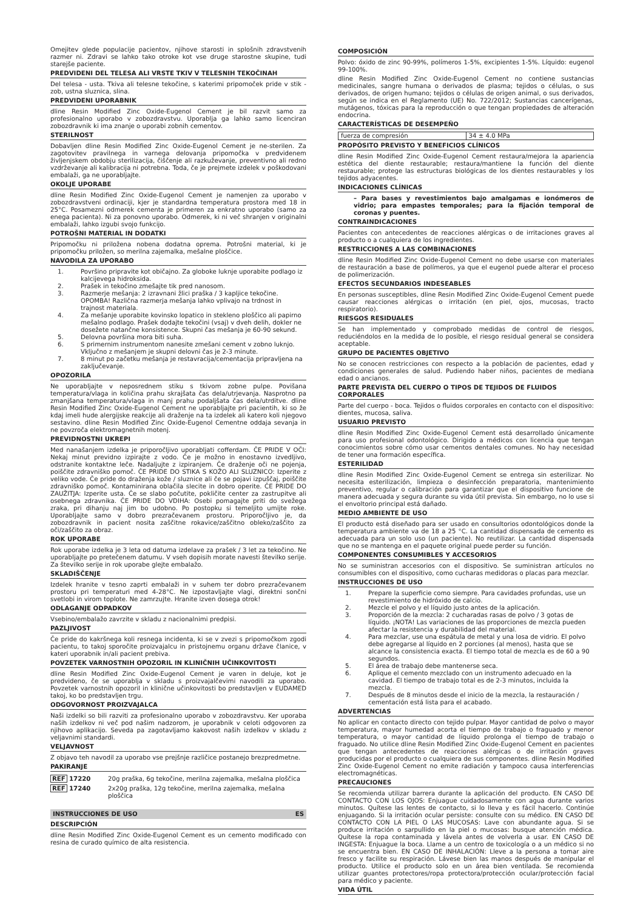Omejitev glede populacije pacientov, njihove starosti in splošnih zdravstvenih razmer ni. Zdravi se lahko tako otroke kot vse druge starostne skupine, tudi starejše paciente.
PREDVIDENI DEL TELESA ALI VRSTE TKIV V TELESNIH TEKOČINAH
Del telesa - usta. Tkiva ali telesne tekočine, s katerimi pripomoček pride v stik - zob, ustna sluznica, slina.
PREDVIDENI UPORABNIK
dline Resin Modified Zinc Oxide-Eugenol Cement je bil razvit samo za profesionalno uporabo v zobozdravstvu. Uporablja ga lahko samo licenciran zobozdravnik ki ima znanje o uporabi zobnih cementov.
STERILNOST
Dobavljen dline Resin Modified Zinc Oxide-Eugenol Cement je ne-sterilen. Za zagotovitev pravilnega in varnega delovanja pripomočka v predvidenem življenjskem obdobju sterilizacija, čiščenje ali razkuževanje, preventivno ali redno vzdrževanje ali kalibracija ni potrebna. Toda, če je prejmete izdelek v poškodovani embalaži, ga ne uporabljajte.
OKOLJE UPORABE
dline Resin Modified Zinc Oxide-Eugenol Cement je namenjen za uporabo v zobozdravstveni ordinaciji, kjer je standardna temperatura prostora med 18 in 25°C. Posamezni odmerek cementa je primeren za enkratno uporabo (samo za enega pacienta). Ni za ponovno uporabo. Odmerek, ki ni več shranjen v originalni embalaži, lahko izgubi svojo funkcijo.
POTROŠNI MATERIAL IN DODATKI
Pripomočku ni priložena nobena dodatna oprema. Potrošni material, ki je pripomočku priložen, so merilna zajemalka, mešalne ploščice.
NAVODILA ZA UPORABO
1. Površino pripravite kot običajno. Za globoke luknje uporabite podlago iz kalcijevega hidroksida.
2. Prašek in tekočino zmešajte tik pred nanosom.
3. Razmerje mešanja: 2 izravnani žlici praška / 3 kapljice tekočine. OPOMBA! Različna razmerja mešanja lahko vplivajo na trdnost in trajnost materiala.
4. Za mešanje uporabite kovinsko lopatico in stekleno ploščico ali papirno mešalno podlago. Prašek dodajte tekočini (vsaj) v dveh delih, dokler ne dosežete natančne konsistence. Skupni čas mešanja je 60-90 sekund.
5. Delovna površina mora biti suha.
6. S primernim instrumentom nanesite zmešani cement v zobno luknjo. Vključno z mešanjem je skupni delovni čas je 2-3 minute.
7. 8 minut po začetku mešanja je restavracija/cementacija pripravljena na zaključevanje.
OPOZORILA
Ne uporabljajte v neposrednem stiku s tkivom zobne pulpe. Povišana temperatura/vlaga in količina prahu skrajšata čas dela/utrjevanja. Nasprotno pa zmanjšana temperatura/vlaga in manj prahu podaljšata čas dela/utrditve. dline Resin Modified Zinc Oxide-Eugenol Cement ne uporabljajte pri pacientih, ki so že kdaj imeli hude alergijske reakcije ali draženje na ta izdelek ali katero koli njegovo sestavino. dline Resin Modified Zinc Oxide-Eugenol Cementne oddaja sevanja in ne povzroča elektromagnetnih motenj.
PREVIDNOSTNI UKREPI
Med nanašanjem izdelka je priporočljivo uporabljati cofferdam. ČE PRIDE V OČI: Nekaj minut previdno izpirajte z vodo. Če je možno in enostavno izvedljivo, odstranite kontaktne leče. Nadaljujte z izpiranjem. Če draženje oči ne pojenja, poiščite zdravniško pomoč. ČE PRIDE DO STIKA S KOŽO ALI SLUZNICO: Izperite z veliko vode. Če pride do draženja kože / sluznice ali če se pojavi izpuščaj, poiščite zdravniško pomoč. Kontaminirana oblačila slecite in dobro operite. ČE PRIDE DO ZAUŽITJA: Izperite usta. Če se slabo počutite, pokličite center za zastrupitve ali osebnega zdravnika. ČE PRIDE DO VDIHA: Osebi pomagajte priti do svežega zraka, pri dihanju naj jim bo udobno. Po postopku si temeljito umijte roke. Uporabljajte samo v dobro prezračevanem prostoru. Priporočljivo je, da zobozdravnik in pacient nosita zaščitne rokavice/zaščitno obleko/zaščito za oči/zaščito za obraz.
ROK UPORABE
Rok uporabe izdelka je 3 leta od datuma izdelave za prašek / 3 let za tekočino. Ne uporabljajte po pretečenem datumu. V vseh dopisih morate navesti številko serije. Za številko serije in rok uporabe glejte embalažo.
SKLADIŠČENJE
Izdelek hranite v tesno zaprti embalaži in v suhem ter dobro prezračevanem prostoru pri temperaturi med 4-28°C. Ne izpostavljajte vlagi, direktni sončni svetlobi in virom toplote. Ne zamrzujte. Hranite izven dosega otrok!
ODLAGANJE ODPADKOV
Vsebino/embalažo zavrzite v skladu z nacionalnimi predpisi.
PAZLJIVOST
Če pride do kakršnega koli resnega incidenta, ki se v zvezi s pripomočkom zgodi pacientu, to takoj sporočite proizvajalcu in pristojnemu organu države članice, v kateri uporabnik in/ali pacient prebiva.
POVZETEK VARNOSTNIH OPOZORIL IN KLINIČNIH UČINKOVITOSTI
dline Resin Modified Zinc Oxide-Eugenol Cement je varen in deluje, kot je predvideno, če se uporablja v skladu s proizvajalčevimi navodili za uporabo. Povzetek varnostnih opozoril in klinične učinkovitosti bo predstavljen v EUDAMED takoj, ko bo predstavljen trgu.
ODGOVORNOST PROIZVAJALCA
Naši izdelki so bili razviti za profesionalno uporabo v zobozdravstvu. Ker uporaba naših izdelkov ni več pod našim nadzorom, je uporabnik v celoti odgovoren za njihovo aplikacijo. Seveda pa zagotavljamo kakovost naših izdelkov v skladu z veljavnimi standardi.
VELJAVNOST
Z objavo teh navodil za uporabo vse prejšnje različice postanejo brezpredmetne.
PAKIRANJE
| REF 17220 | 20g praška, 6g tekočine, merilna zajemalka, mešalna ploščica |
| REF 17240 | 2x20g praška, 12g tekočine, merilna zajemalka, mešalna ploščica |
INSTRUCCIONES DE USO ES
DESCRIPCIÓN
dline Resin Modified Zinc Oxide-Eugenol Cement es un cemento modificado con resina de curado químico de alta resistencia.
COMPOSICIÓN
Polvo: óxido de zinc 90-99%, polímeros 1-5%, excipientes 1-5%. Líquido: eugenol 99-100%.
dline Resin Modified Zinc Oxide-Eugenol Cement no contiene sustancias medicinales, sangre humana o derivados de plasma; tejidos o células, o sus derivados, de origen humano; tejidos o células de origen animal, o sus derivados, según se indica en el Reglamento (UE) No. 722/2012; Sustancias cancerígenas, mutágenos, tóxicas para la reproducción o que tengan propiedades de alteración endocrina.
CARACTERÍSTICAS DE DESEMPEÑO
| fuerza de compresión | 34 ± 4.0 MPa |
PROPÓSITO PREVISTO Y BENEFICIOS CLÍNICOS
dline Resin Modified Zinc Oxide-Eugenol Cement restaura/mejora la apariencia estética del diente restaurable; restaura/mantiene la función del diente restaurable; protege las estructuras biológicas de los dientes restaurables y los tejidos adyacentes.
INDICACIONES CLÍNICAS
– Para bases y revestimientos bajo amalgamas e ionómeros de vidrio; para empastes temporales; para la fijación temporal de coronas y puentes.
CONTRAINDICACIONES
Pacientes con antecedentes de reacciones alérgicas o de irritaciones graves al producto o a cualquiera de los ingredientes.
RESTRICCIONES A LAS COMBINACIONES
dline Resin Modified Zinc Oxide-Eugenol Cement no debe usarse con materiales de restauración a base de polímeros, ya que el eugenol puede alterar el proceso de polimerización.
EFECTOS SECUNDARIOS INDESEABLES
En personas susceptibles, dline Resin Modified Zinc Oxide-Eugenol Cement puede causar reacciones alérgicas o irritación (en piel, ojos, mucosas, tracto respiratorio).
RIESGOS RESIDUALES
Se han implementado y comprobado medidas de control de riesgos, reduciéndolos en la medida de lo posible, el riesgo residual general se considera aceptable.
GRUPO DE PACIENTES OBJETIVO
No se conocen restricciones con respecto a la población de pacientes, edad y condiciones generales de salud. Pudiendo haber niños, pacientes de mediana edad o ancianos.
PARTE PREVISTA DEL CUERPO O TIPOS DE TEJIDOS DE FLUIDOS CORPORALES
Parte del cuerpo - boca. Tejidos o fluidos corporales en contacto con el dispositivo: dientes, mucosa, saliva.
USUARIO PREVISTO
dline Resin Modified Zinc Oxide-Eugenol Cement está desarrollado únicamente para uso profesional odontológico. Dirigido a médicos con licencia que tengan conocimientos sobre cómo usar cementos dentales comunes. No hay necesidad de tener una formación específica.
ESTERILIDAD
dline Resin Modified Zinc Oxide-Eugenol Cement se entrega sin esterilizar. No necesita esterilización, limpieza o desinfección preparatoria, mantenimiento preventivo, regular o calibración para garantizar que el dispositivo funcione de manera adecuada y segura durante su vida útil prevista. Sin embargo, no lo use si el envoltorio principal está dañado.
MEDIO AMBIENTE DE USO
El producto está diseñado para ser usado en consultorios odontológicos donde la temperatura ambiente va de 18 a 25 °C. La cantidad dispensada de cemento es adecuada para un solo uso (un paciente). No reutilizar. La cantidad dispensada que no se mantenga en el paquete original puede perder su función.
COMPONENTES CONSUMIBLES Y ACCESORIOS
No se suministran accesorios con el dispositivo. Se suministran artículos no consumibles con el dispositivo, como cucharas medidoras o placas para mezclar.
INSTRUCCIONES DE USO
1. Prepare la superficie como siempre. Para cavidades profundas, use un revestimiento de hidróxido de calcio.
2. Mezcle el polvo y el líquido justo antes de la aplicación.
3. Proporción de la mezcla: 2 cucharadas rasas de polvo / 3 gotas de líquido. ¡NOTA! Las variaciones de las proporciones de mezcla pueden afectar la resistencia y durabilidad del material.
4. Para mezclar, use una espátula de metal y una losa de vidrio. El polvo debe agregarse al líquido en 2 porciones (al menos), hasta que se alcance la consistencia exacta. El tiempo total de mezcla es de 60 a 90 segundos.
5. El área de trabajo debe mantenerse seca.
6. Aplique el cemento mezclado con un instrumento adecuado en la cavidad. El tiempo de trabajo total es de 2-3 minutos, incluida la mezcla.
7. Después de 8 minutos desde el inicio de la mezcla, la restauración / cementación está lista para el acabado.
ADVERTENCIAS
No aplicar en contacto directo con tejido pulpar. Mayor cantidad de polvo o mayor temperatura, mayor humedad acorta el tiempo de trabajo o fraguado y menor temperatura, o mayor cantidad de líquido prolonga el tiempo de trabajo o fraguado. No utilice dline Resin Modified Zinc Oxide-Eugenol Cement en pacientes que tengan antecedentes de reacciones alérgicas o de irritación graves producidas por el producto o cualquiera de sus componentes. dline Resin Modified Zinc Oxide-Eugenol Cement no emite radiación y tampoco causa interferencias electromagnéticas.
PRECAUCIONES
Se recomienda utilizar barrera durante la aplicación del producto. EN CASO DE CONTACTO CON LOS OJOS: Enjuague cuidadosamente con agua durante varios minutos. Quítese las lentes de contacto, si lo lleva y es fácil hacerlo. Continúe enjuagando. Si la irritación ocular persiste: consulte con su médico. EN CASO DE CONTACTO CON LA PIEL O LAS MUCOSAS: Lave con abundante agua. Si se produce irritación o sarpullido en la piel o mucosas: busque atención médica. Quítese la ropa contaminada y lávela antes de volverla a usar. EN CASO DE INGESTA: Enjuague la boca. Llame a un centro de toxicología o a un médico si no se encuentra bien. EN CASO DE INHALACIÓN: Lleve a la persona a tomar aire fresco y facilite su respiración. Lávese bien las manos después de manipular el producto. Utilice el producto solo en un área bien ventilada. Se recomienda utilizar guantes protectores/ropa protectora/protección ocular/protección facial para médico y paciente.
VIDA ÚTIL